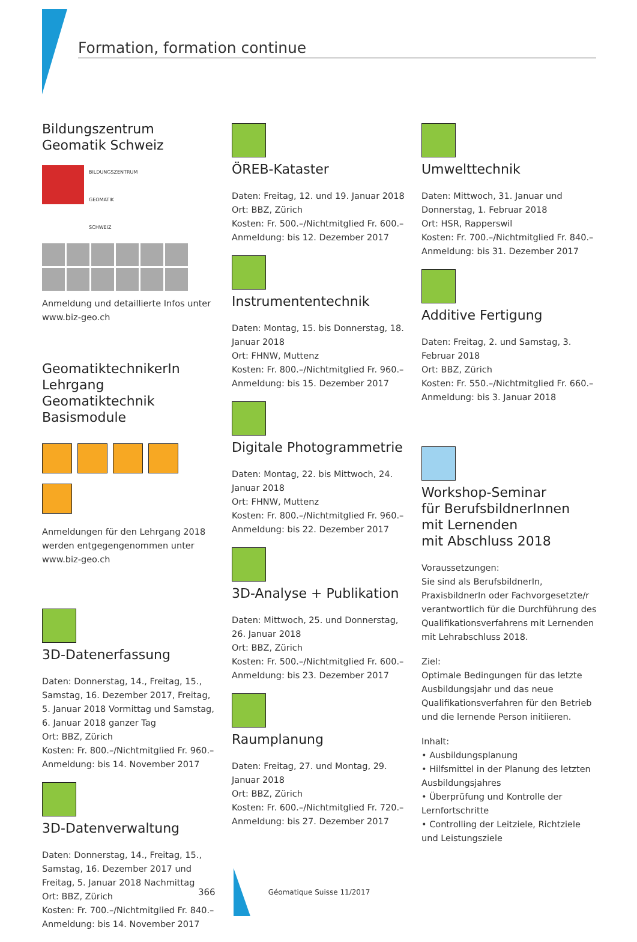Formation, formation continue
Bildungszentrum
Geomatik Schweiz
BILDUNGSZENTRUM
GEOMATIK
SCHWEIZ
Anmeldung und detaillierte Infos unter www.biz-geo.ch
GeomatiktechnikerIn
Lehrgang Geomatiktechnik
Basismodule
Anmeldungen für den Lehrgang 2018 werden entgegengenommen unter www.biz-geo.ch
3D-Datenerfassung
Daten: Donnerstag, 14., Freitag, 15., Samstag, 16. Dezember 2017, Freitag, 5. Januar 2018 Vormittag und Samstag, 6. Januar 2018 ganzer Tag
Ort: BBZ, Zürich
Kosten: Fr. 800.–/Nichtmitglied Fr. 960.–
Anmeldung: bis 14. November 2017
3D-Datenverwaltung
Daten: Donnerstag, 14., Freitag, 15., Samstag, 16. Dezember 2017 und Freitag, 5. Januar 2018 Nachmittag
Ort: BBZ, Zürich
Kosten: Fr. 700.–/Nichtmitglied Fr. 840.–
Anmeldung: bis 14. November 2017
ÖREB-Kataster
Daten: Freitag, 12. und 19. Januar 2018
Ort: BBZ, Zürich
Kosten: Fr. 500.–/Nichtmitglied Fr. 600.–
Anmeldung: bis 12. Dezember 2017
Instrumententechnik
Daten: Montag, 15. bis Donnerstag, 18. Januar 2018
Ort: FHNW, Muttenz
Kosten: Fr. 800.–/Nichtmitglied Fr. 960.–
Anmeldung: bis 15. Dezember 2017
Digitale Photogrammetrie
Daten: Montag, 22. bis Mittwoch, 24. Januar 2018
Ort: FHNW, Muttenz
Kosten: Fr. 800.–/Nichtmitglied Fr. 960.–
Anmeldung: bis 22. Dezember 2017
3D-Analyse + Publikation
Daten: Mittwoch, 25. und Donnerstag, 26. Januar 2018
Ort: BBZ, Zürich
Kosten: Fr. 500.–/Nichtmitglied Fr. 600.–
Anmeldung: bis 23. Dezember 2017
Raumplanung
Daten: Freitag, 27. und Montag, 29. Januar 2018
Ort: BBZ, Zürich
Kosten: Fr. 600.–/Nichtmitglied Fr. 720.–
Anmeldung: bis 27. Dezember 2017
Umwelttechnik
Daten: Mittwoch, 31. Januar und Donnerstag, 1. Februar 2018
Ort: HSR, Rapperswil
Kosten: Fr. 700.–/Nichtmitglied Fr. 840.–
Anmeldung: bis 31. Dezember 2017
Additive Fertigung
Daten: Freitag, 2. und Samstag, 3. Februar 2018
Ort: BBZ, Zürich
Kosten: Fr. 550.–/Nichtmitglied Fr. 660.–
Anmeldung: bis 3. Januar 2018
Workshop-Seminar
für BerufsbildnerInnen
mit Lernenden
mit Abschluss 2018
Voraussetzungen:
Sie sind als BerufsbildnerIn, PraxisbildnerIn oder Fachvorgesetzte/r verantwortlich für die Durchführung des Qualifikationsverfahrens mit Lernenden mit Lehrabschluss 2018.
Ziel:
Optimale Bedingungen für das letzte Ausbildungsjahr und das neue Qualifikationsverfahren für den Betrieb und die lernende Person initiieren.
Inhalt:
• Ausbildungsplanung
• Hilfsmittel in der Planung des letzten Ausbildungsjahres
• Überprüfung und Kontrolle der Lernfortschritte
• Controlling der Leitziele, Richtziele und Leistungsziele
366 Géomatique Suisse 11/2017